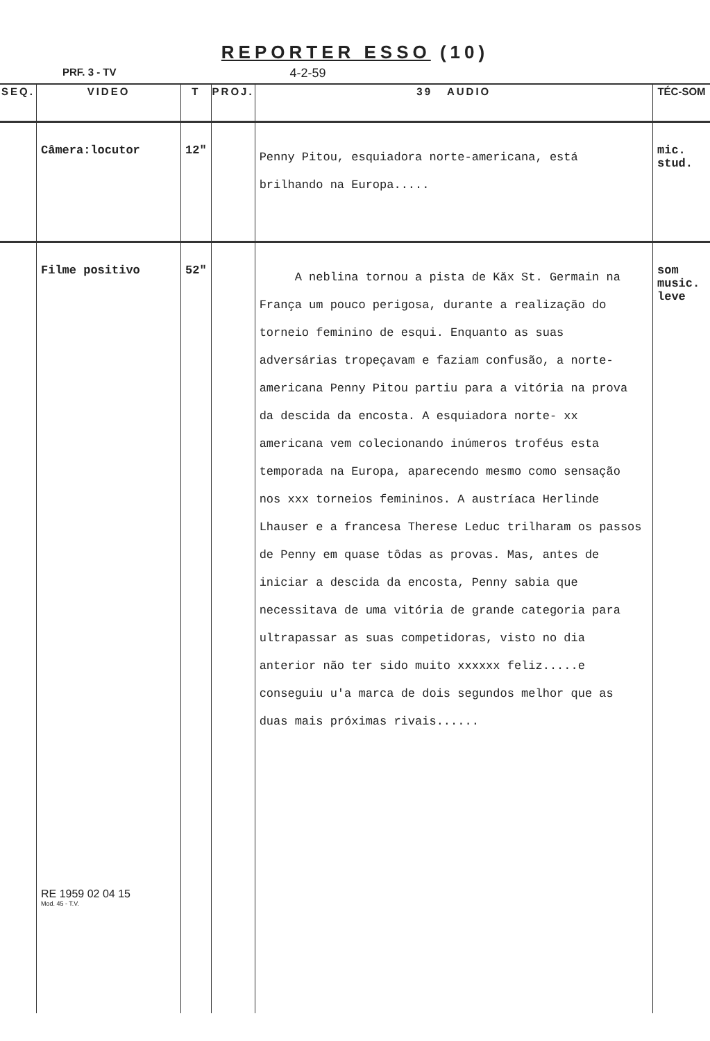REPORTER ESSO (10)
PRF. 3 - TV 4-2-59
| SEQ. | VIDEO | T | PROJ. | 39 AUDIO | TÉC-SOM |
| --- | --- | --- | --- | --- | --- |
| | Câmera:locutor | 12" | | Penny Pitou, esquiadora norte-americana, está brilhando na Europa..... | mic. stud. |
| | Filme positivo RE 1959 02 04 15 Mod. 45 - T.V. | 52" | | A neblina tornou a pista de Kăx St. Germain na França um pouco perigosa, durante a realização do torneio feminino de esqui. Enquanto as suas adversárias tropeçavam e faziam confusão, a norte-americana Penny Pitou partiu para a vitória na prova da descida da encosta. A esquiadora norte- xx americana vem colecionando inúmeros troféus esta temporada na Europa, aparecendo mesmo como sensação nos xxx torneios femininos. A austríaca Herlinde Lhauser e a francesa Therese Leduc trilharam os passos de Penny em quase tôdas as provas. Mas, antes de iniciar a descida da encosta, Penny sabia que necessitava de uma vitória de grande categoria para ultrapassar as suas competidoras, visto no dia anterior não ter sido muito xxxxxx feliz.....e conseguiu u'a marca de dois segundos melhor que as duas mais próximas rivais...... | som music. leve |